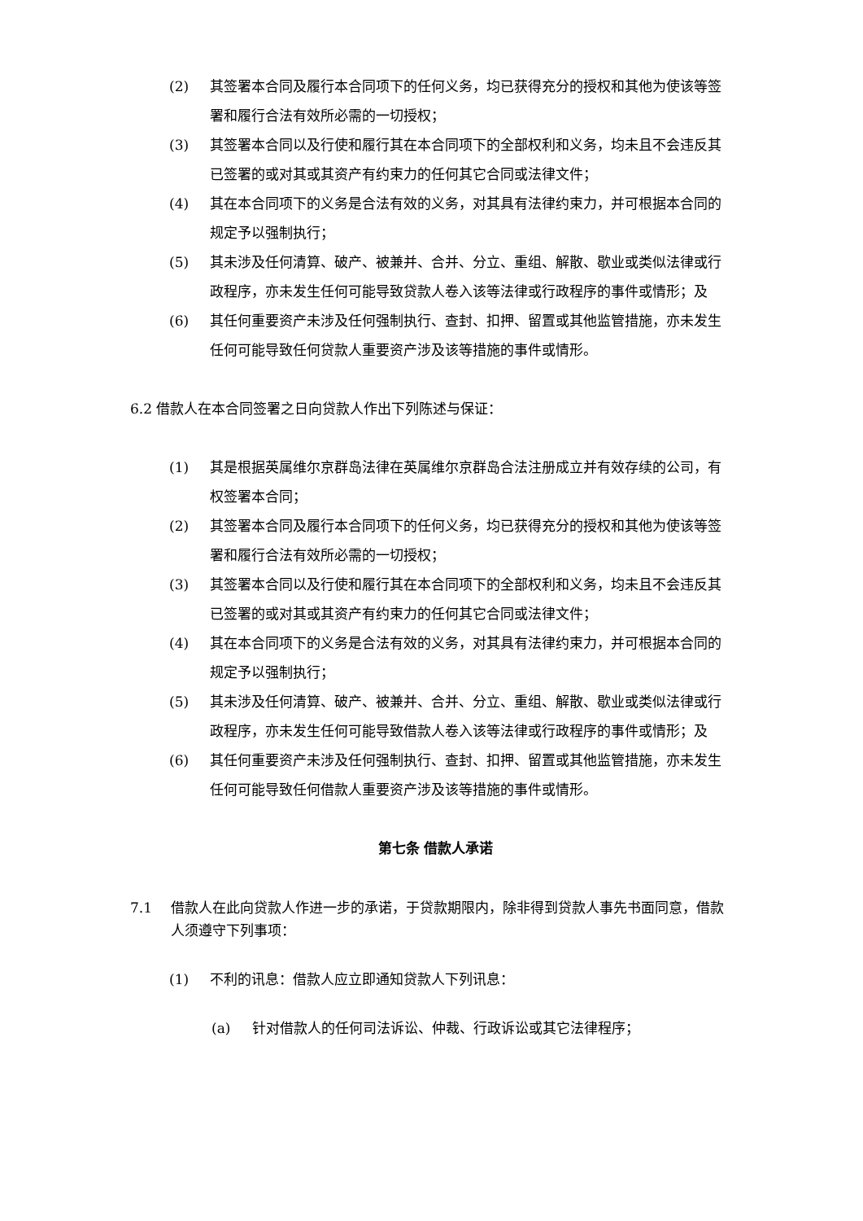(2) 其签署本合同及履行本合同项下的任何义务，均已获得充分的授权和其他为使该等签署和履行合法有效所必需的一切授权；
(3) 其签署本合同以及行使和履行其在本合同项下的全部权利和义务，均未且不会违反其已签署的或对其或其资产有约束力的任何其它合同或法律文件；
(4) 其在本合同项下的义务是合法有效的义务，对其具有法律约束力，并可根据本合同的规定予以强制执行；
(5) 其未涉及任何清算、破产、被兼并、合并、分立、重组、解散、歇业或类似法律或行政程序，亦未发生任何可能导致贷款人卷入该等法律或行政程序的事件或情形；及
(6) 其任何重要资产未涉及任何强制执行、查封、扣押、留置或其他监管措施，亦未发生任何可能导致任何贷款人重要资产涉及该等措施的事件或情形。
6.2 借款人在本合同签署之日向贷款人作出下列陈述与保证：
(1) 其是根据英属维尔京群岛法律在英属维尔京群岛合法注册成立并有效存续的公司，有权签署本合同；
(2) 其签署本合同及履行本合同项下的任何义务，均已获得充分的授权和其他为使该等签署和履行合法有效所必需的一切授权；
(3) 其签署本合同以及行使和履行其在本合同项下的全部权利和义务，均未且不会违反其已签署的或对其或其资产有约束力的任何其它合同或法律文件；
(4) 其在本合同项下的义务是合法有效的义务，对其具有法律约束力，并可根据本合同的规定予以强制执行；
(5) 其未涉及任何清算、破产、被兼并、合并、分立、重组、解散、歇业或类似法律或行政程序，亦未发生任何可能导致借款人卷入该等法律或行政程序的事件或情形；及
(6) 其任何重要资产未涉及任何强制执行、查封、扣押、留置或其他监管措施，亦未发生任何可能导致任何借款人重要资产涉及该等措施的事件或情形。
第七条 借款人承诺
7.1 借款人在此向贷款人作进一步的承诺，于贷款期限内，除非得到贷款人事先书面同意，借款人须遵守下列事项：
(1) 不利的讯息：借款人应立即通知贷款人下列讯息：
(a) 针对借款人的任何司法诉讼、仲裁、行政诉讼或其它法律程序；